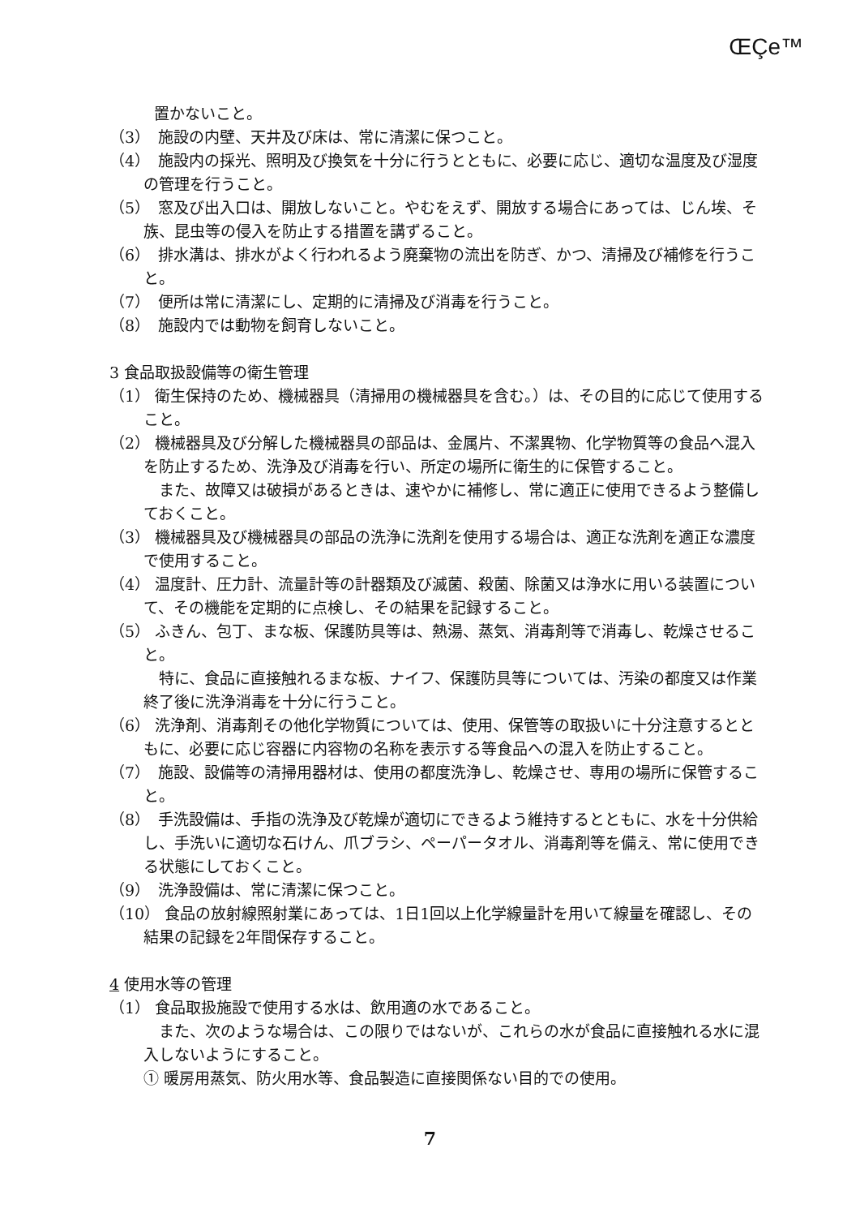ŒÇe™
置かないこと。
（3）　施設の内壁、天井及び床は、常に清潔に保つこと。
（4）　施設内の採光、照明及び換気を十分に行うとともに、必要に応じ、適切な温度及び湿度の管理を行うこと。
（5）　窓及び出入口は、開放しないこと。やむをえず、開放する場合にあっては、じん埃、そ族、昆虫等の侵入を防止する措置を講ずること。
（6）　排水溝は、排水がよく行われるよう廃棄物の流出を防ぎ、かつ、清掃及び補修を行うこと。
（7）　便所は常に清潔にし、定期的に清掃及び消毒を行うこと。
（8）　施設内では動物を飼育しないこと。
3 食品取扱設備等の衛生管理
（1） 衛生保持のため、機械器具（清掃用の機械器具を含む。）は、その目的に応じて使用すること。
（2） 機械器具及び分解した機械器具の部品は、金属片、不潔異物、化学物質等の食品へ混入を防止するため、洗浄及び消毒を行い、所定の場所に衛生的に保管すること。
　また、故障又は破損があるときは、速やかに補修し、常に適正に使用できるよう整備しておくこと。
（3） 機械器具及び機械器具の部品の洗浄に洗剤を使用する場合は、適正な洗剤を適正な濃度で使用すること。
（4） 温度計、圧力計、流量計等の計器類及び滅菌、殺菌、除菌又は浄水に用いる装置について、その機能を定期的に点検し、その結果を記録すること。
（5） ふきん、包丁、まな板、保護防具等は、熱湯、蒸気、消毒剤等で消毒し、乾燥させること。
　特に、食品に直接触れるまな板、ナイフ、保護防具等については、汚染の都度又は作業終了後に洗浄消毒を十分に行うこと。
（6） 洗浄剤、消毒剤その他化学物質については、使用、保管等の取扱いに十分注意するとともに、必要に応じ容器に内容物の名称を表示する等食品への混入を防止すること。
（7）　施設、設備等の清掃用器材は、使用の都度洗浄し、乾燥させ、専用の場所に保管すること。
（8）　手洗設備は、手指の洗浄及び乾燥が適切にできるよう維持するとともに、水を十分供給し、手洗いに適切な石けん、爪ブラシ、ペーパータオル、消毒剤等を備え、常に使用できる状態にしておくこと。
（9）　洗浄設備は、常に清潔に保つこと。
（10） 食品の放射線照射業にあっては、1日1回以上化学線量計を用いて線量を確認し、その結果の記録を2年間保存すること。
4 使用水等の管理
（1） 食品取扱施設で使用する水は、飲用適の水であること。
　また、次のような場合は、この限りではないが、これらの水が食品に直接触れる水に混入しないようにすること。
① 暖房用蒸気、防火用水等、食品製造に直接関係ない目的での使用。
7